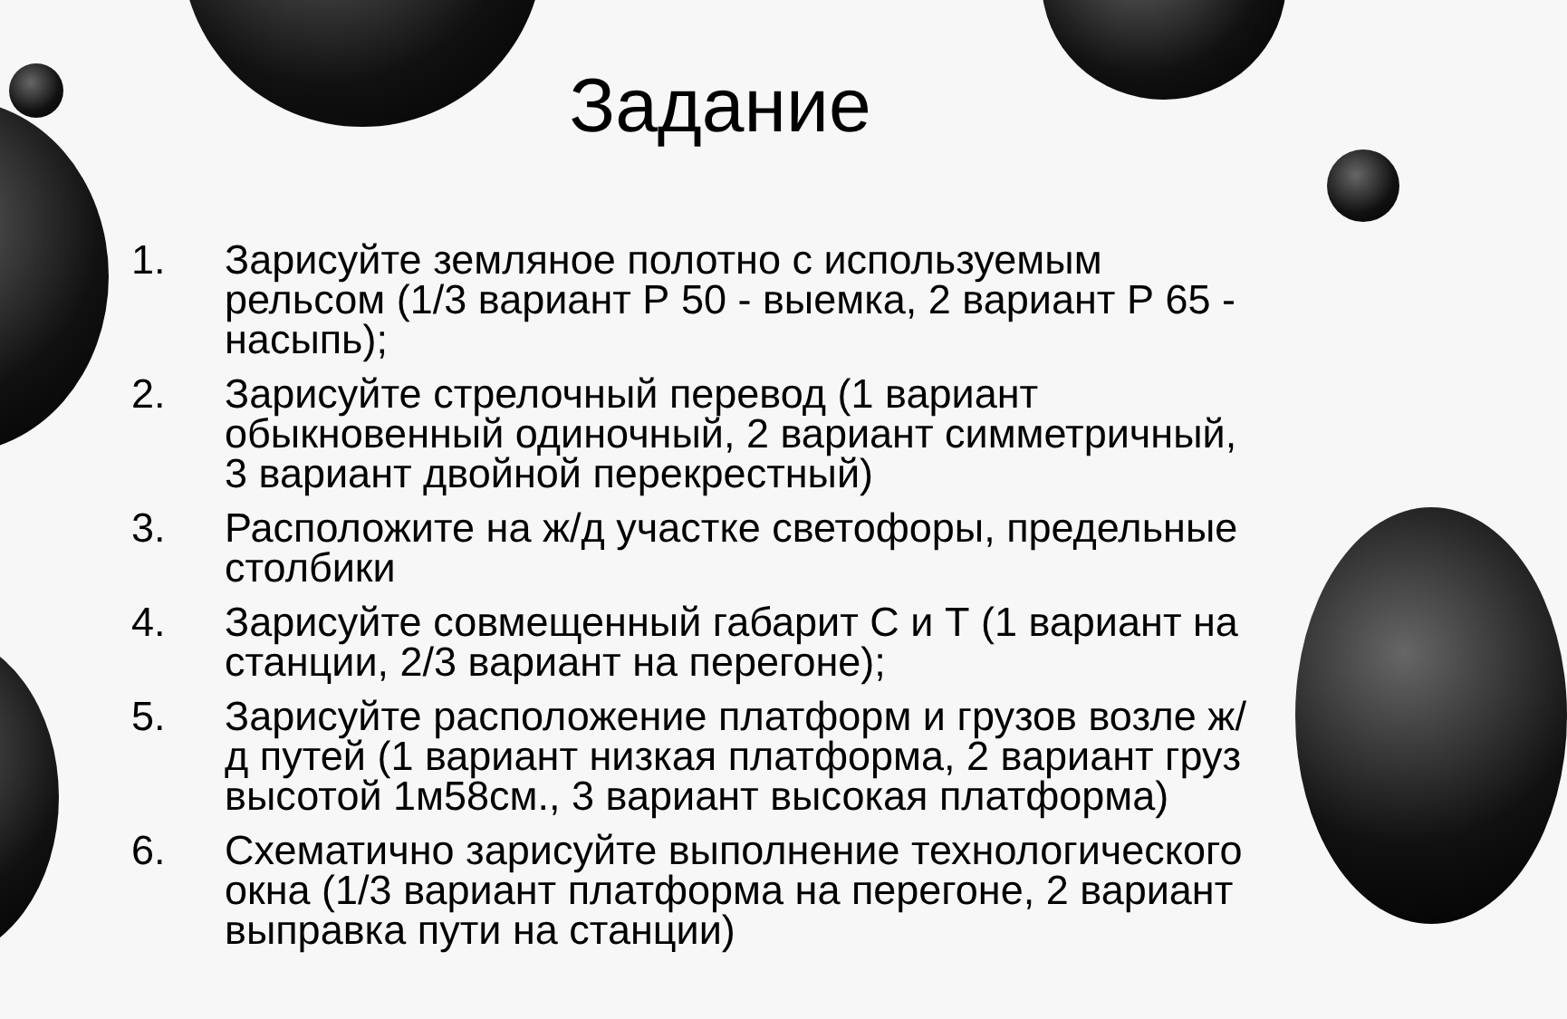Задание
1. Зарисуйте земляное полотно с используемым рельсом (1/3 вариант Р 50 - выемка, 2 вариант Р 65 - насыпь);
2. Зарисуйте стрелочный перевод (1 вариант обыкновенный одиночный, 2 вариант симметричный, 3 вариант двойной перекрестный)
3. Расположите на ж/д участке светофоры, предельные столбики
4. Зарисуйте совмещенный габарит С и Т (1 вариант на станции, 2/3 вариант на перегоне);
5. Зарисуйте расположение платформ и грузов возле ж/д путей (1 вариант низкая платформа, 2 вариант груз высотой 1м58см., 3 вариант высокая платформа)
6. Схематично зарисуйте выполнение технологического окна (1/3 вариант платформа на перегоне, 2 вариант выправка пути на станции)